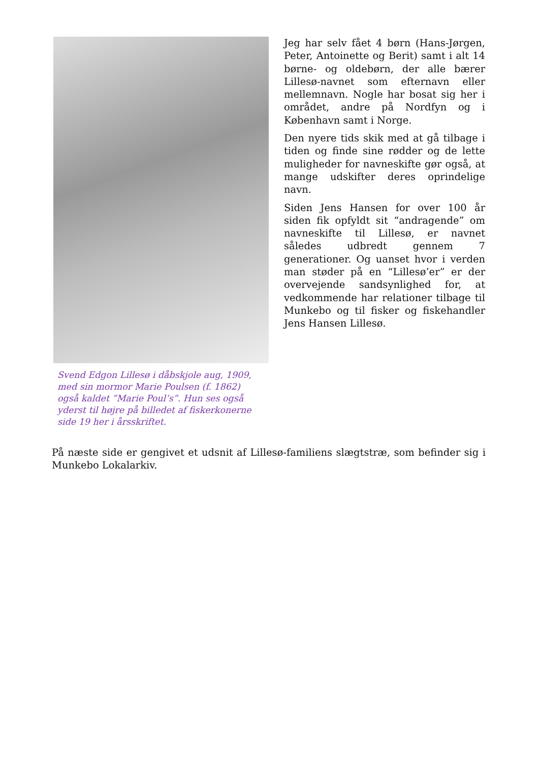Svend Edgon Lillesø i dåbskjole aug, 1909, med sin mormor Marie Poulsen (f. 1862) også kaldet ”Marie Poul’s”. Hun ses også yderst til højre på billedet af fiskerkonerne side 19 her i årsskriftet.
Jeg har selv fået 4 børn (Hans-Jørgen, Peter, Antoinette og Berit) samt i alt 14 børne- og oldebørn, der alle bærer Lillesø-navnet som efternavn eller mellemnavn. Nogle har bosat sig her i området, andre på Nordfyn og i København samt i Norge.
Den nyere tids skik med at gå tilbage i tiden og finde sine rødder og de lette muligheder for navneskifte gør også, at mange udskifter deres oprindelige navn.
Siden Jens Hansen for over 100 år siden fik opfyldt sit “andragende” om navneskifte til Lillesø, er navnet således udbredt gennem 7 generationer. Og uanset hvor i verden man støder på en “Lillesø’er” er der overvejende sandsynlighed for, at vedkommende har relationer tilbage til Munkebo og til fisker og fiskehandler Jens Hansen Lillesø.
På næste side er gengivet et udsnit af Lillesø-familiens slægtstræ, som befinder sig i Munkebo Lokalarkiv.